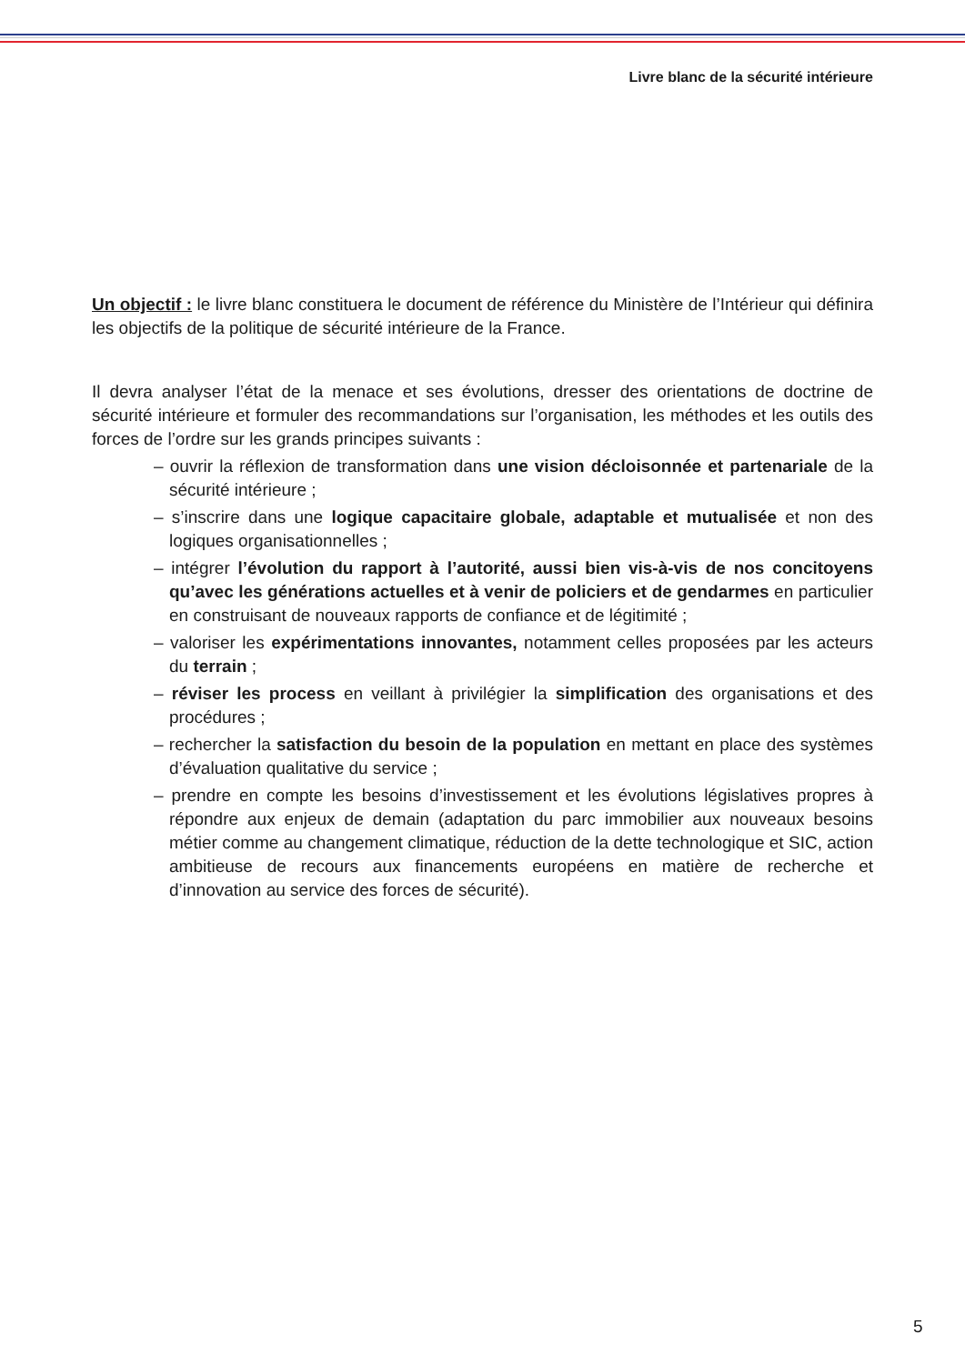Livre blanc de la sécurité intérieure
Un objectif : le livre blanc constituera le document de référence du Ministère de l’Intérieur qui définira les objectifs de la politique de sécurité intérieure de la France.
Il devra analyser l’état de la menace et ses évolutions, dresser des orientations de doctrine de sécurité intérieure et formuler des recommandations sur l’organisation, les méthodes et les outils des forces de l’ordre sur les grands principes suivants :
– ouvrir la réflexion de transformation dans une vision décloisonnée et partenariale de la sécurité intérieure ;
– s’inscrire dans une logique capacitaire globale, adaptable et mutualisée et non des logiques organisationnelles ;
– intégrer l’évolution du rapport à l’autorité, aussi bien vis-à-vis de nos concitoyens qu’avec les générations actuelles et à venir de policiers et de gendarmes en particulier en construisant de nouveaux rapports de confiance et de légitimité ;
– valoriser les expérimentations innovantes, notamment celles proposées par les acteurs du terrain ;
– réviser les process en veillant à privilégier la simplification des organisations et des procédures ;
– rechercher la satisfaction du besoin de la population en mettant en place des systèmes d’évaluation qualitative du service ;
– prendre en compte les besoins d’investissement et les évolutions législatives propres à répondre aux enjeux de demain (adaptation du parc immobilier aux nouveaux besoins métier comme au changement climatique, réduction de la dette technologique et SIC, action ambitieuse de recours aux financements européens en matière de recherche et d’innovation au service des forces de sécurité).
5